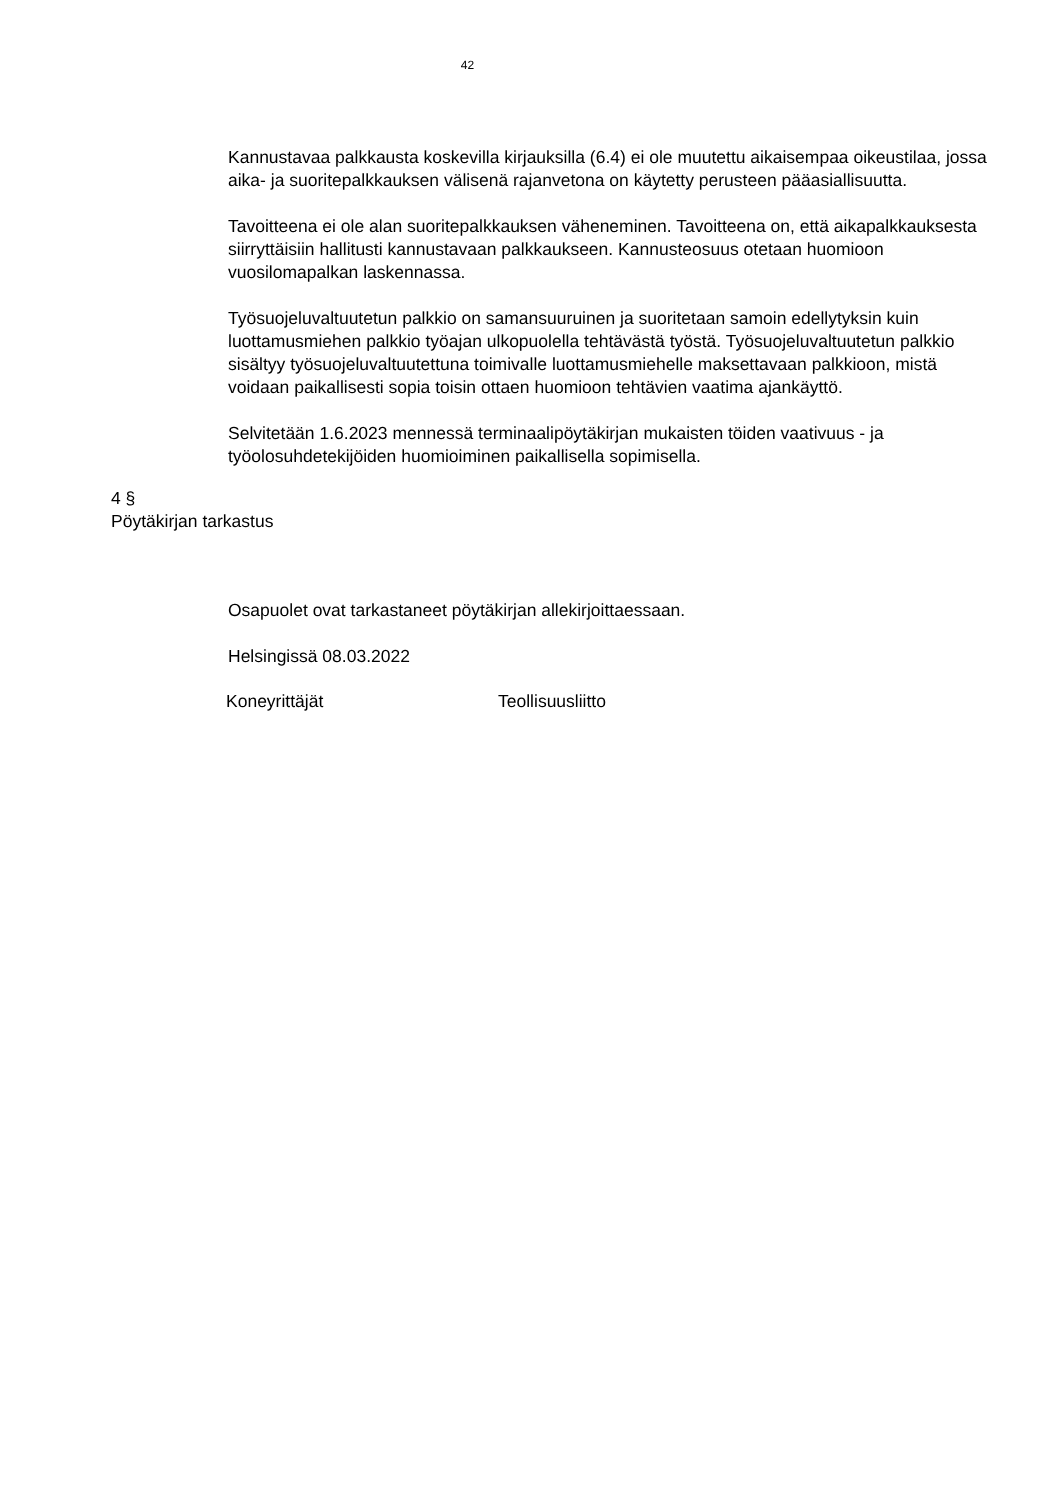42
Kannustavaa palkkausta koskevilla kirjauksilla (6.4) ei ole muutettu aikaisempaa oikeustilaa, jossa aika- ja suoritepalkkauksen välisenä rajanvetona on käytetty perusteen pääasiallisuutta.
Tavoitteena ei ole alan suoritepalkkauksen väheneminen. Tavoitteena on, että aikapalkkauksesta siirryttäisiin hallitusti kannustavaan palkkaukseen. Kannusteosuus otetaan huomioon vuosilomapalkan laskennassa.
Työsuojeluvaltuutetun palkkio on samansuuruinen ja suoritetaan samoin edellytyksin kuin luottamusmiehen palkkio työajan ulkopuolella tehtävästä työstä. Työsuojeluvaltuutetun palkkio sisältyy työsuojeluvaltuutettuna toimivalle luottamusmiehelle maksettavaan palkkioon, mistä voidaan paikallisesti sopia toisin ottaen huomioon tehtävien vaatima ajankäyttö.
Selvitetään 1.6.2023 mennessä terminaalipöytäkirjan mukaisten töiden vaativuus - ja työolosuhdetekijöiden huomioiminen paikallisella sopimisella.
4 §
Pöytäkirjan tarkastus
Osapuolet ovat tarkastaneet pöytäkirjan allekirjoittaessaan.
Helsingissä 08.03.2022
Koneyrittäjät Teollisuusliitto